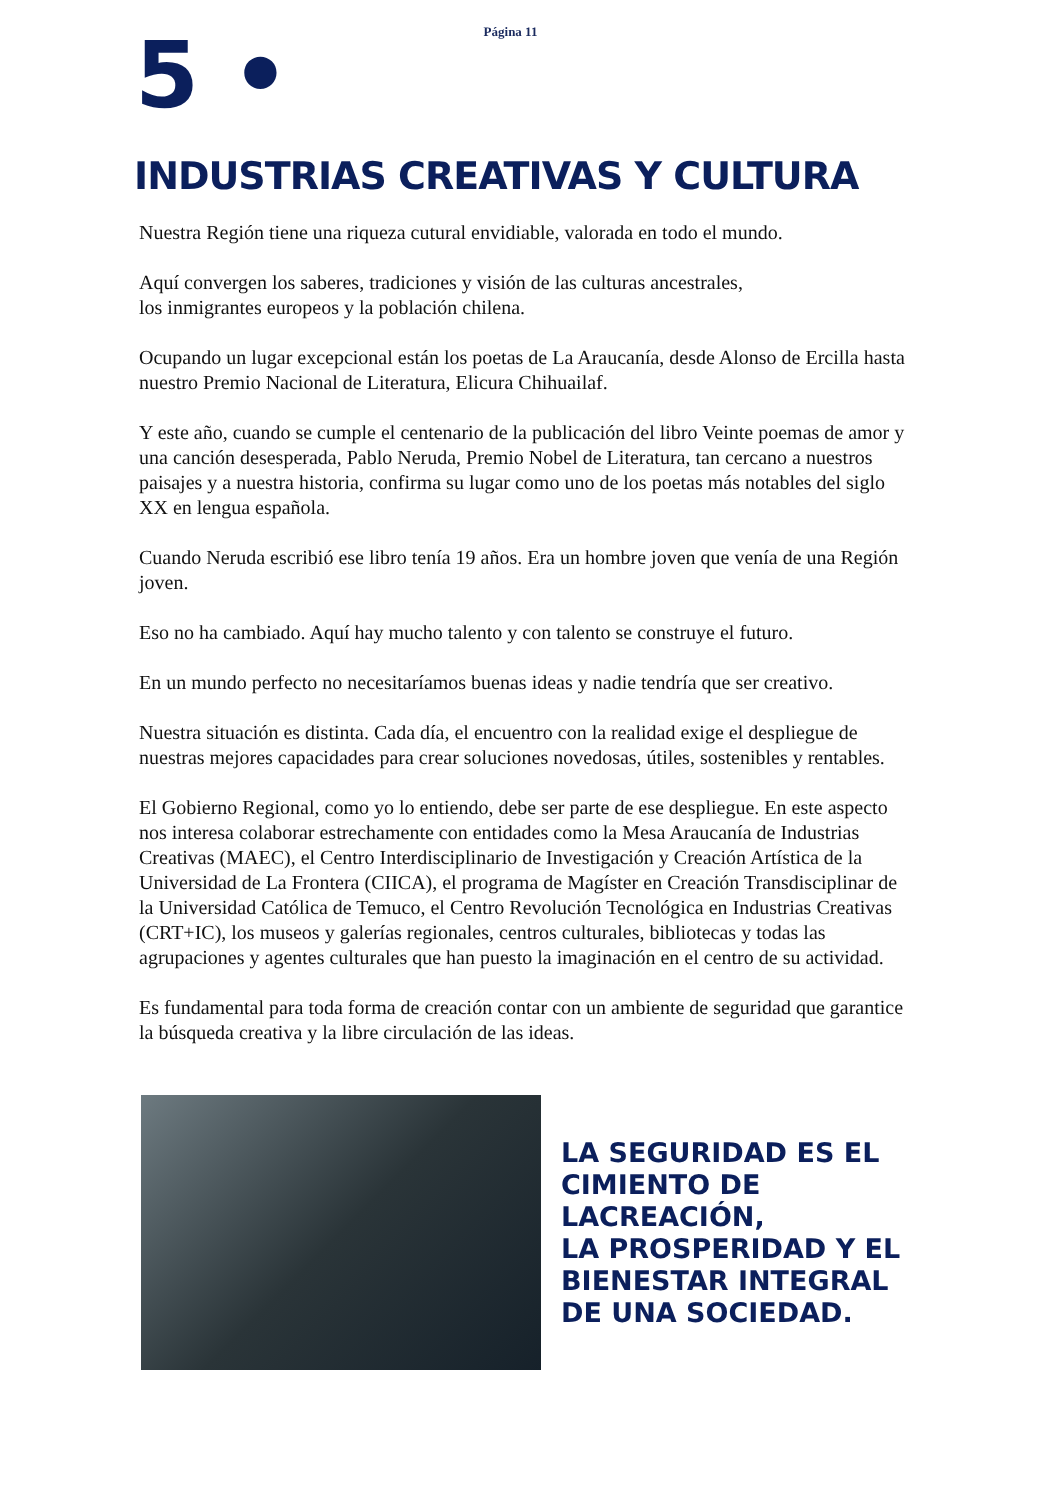Página 11
5 •
INDUSTRIAS CREATIVAS Y CULTURA
Nuestra Región tiene una riqueza cutural envidiable, valorada en todo el mundo.
Aquí convergen los saberes, tradiciones y visión de las culturas ancestrales,
los inmigrantes europeos y la población chilena.
Ocupando un lugar excepcional están los poetas de La Araucanía, desde Alonso de Ercilla hasta nuestro Premio Nacional de Literatura, Elicura Chihuailaf.
Y este año, cuando se cumple el centenario de la publicación del libro Veinte poemas de amor y una canción desesperada, Pablo Neruda, Premio Nobel de Literatura, tan cercano a nuestros paisajes y a nuestra historia, confirma su lugar como uno de los poetas más notables del siglo XX en lengua española.
Cuando Neruda escribió ese libro tenía 19 años. Era un hombre joven que venía de una Región joven.
Eso no ha cambiado. Aquí hay mucho talento y con talento se construye el futuro.
En un mundo perfecto no necesitaríamos buenas ideas y nadie tendría que ser creativo.
Nuestra situación es distinta. Cada día, el encuentro con la realidad exige el despliegue de nuestras mejores capacidades para crear soluciones novedosas, útiles, sostenibles y rentables.
El Gobierno Regional, como yo lo entiendo, debe ser parte de ese despliegue. En este aspecto nos interesa colaborar estrechamente con entidades como la Mesa Araucanía de Industrias Creativas (MAEC), el Centro Interdisciplinario de Investigación y Creación Artística de la Universidad de La Frontera (CIICA), el programa de Magíster en Creación Transdisciplinar de la Universidad Católica de Temuco, el Centro Revolución Tecnológica en Industrias Creativas (CRT+IC), los museos y galerías regionales, centros culturales, bibliotecas y todas las agrupaciones y agentes culturales que han puesto la imaginación en el centro de su actividad.
Es fundamental para toda forma de creación contar con un ambiente de seguridad que garantice la búsqueda creativa y la libre circulación de las ideas.
LA SEGURIDAD ES EL
CIMIENTO DE
LACREACIÓN,
LA PROSPERIDAD Y EL
BIENESTAR INTEGRAL
DE UNA SOCIEDAD.